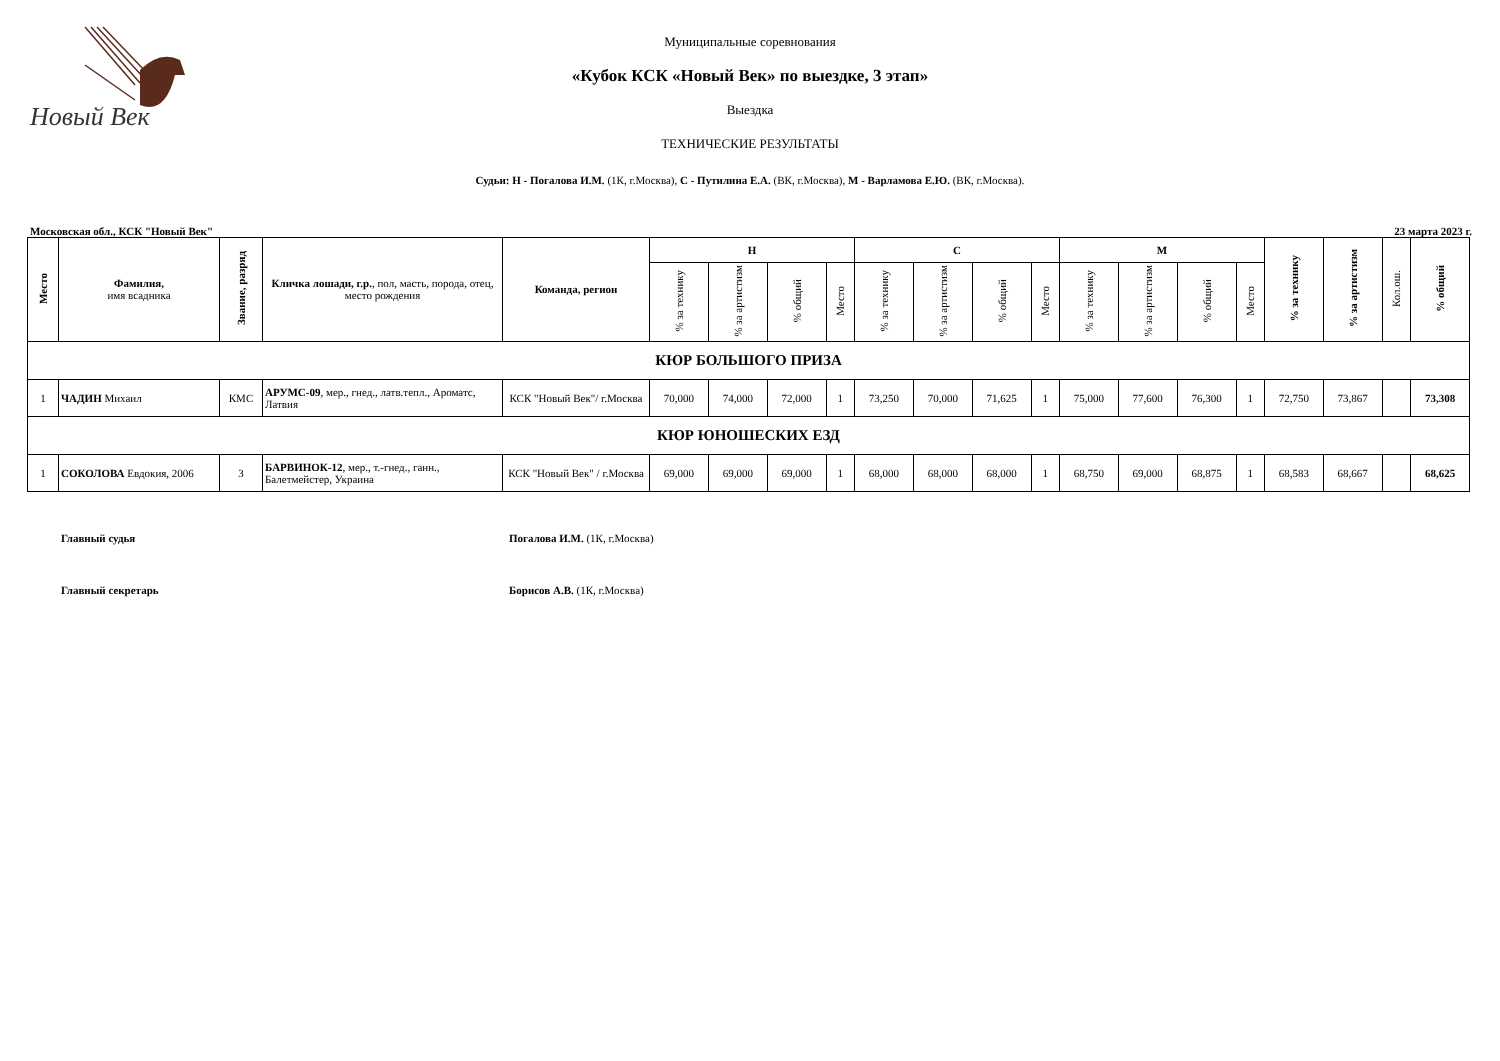Новый Век
Муниципальные соревнования
«Кубок КСК «Новый Век» по выездке, 3 этап»
Выездка
ТЕХНИЧЕСКИЕ РЕЗУЛЬТАТЫ
Судьи: Н - Погалова И.М. (1К, г.Москва), С - Путилина Е.А. (ВК, г.Москва), М - Варламова Е.Ю. (ВК, г.Москва).
Московская обл., КСК "Новый Век" 23 марта 2023 г.
| Место | Фамилия, имя всадника | Звание, разряд | Кличка лошади, г.р. , пол, масть, порода, отец, место рождения | Команда, регион | Н | | | | С | | | | М | | | | % за технику | % за артистизм | Кол.ош. | % общий |
| --- | --- | --- | --- | --- | --- | --- | --- | --- | --- | --- | --- | --- | --- | --- | --- | --- | --- | --- | --- | --- |
| | | | | | % за технику | % за артистизм | % общий | Место | % за технику | % за артистизм | % общий | Место | % за технику | % за артистизм | % общий | Место | | | | |
| КЮР БОЛЬШОГО ПРИЗА | | | | | | | | | | | | | | | | | | | | |
| 1 | ЧАДИН Михаил | КМС | АРУМС-09 , мер., гнед., латв.тепл., Ароматс, Латвия | КСК "Новый Век"/ г.Москва | 70,000 | 74,000 | 72,000 | 1 | 73,250 | 70,000 | 71,625 | 1 | 75,000 | 77,600 | 76,300 | 1 | 72,750 | 73,867 | | 73,308 |
| КЮР ЮНОШЕСКИХ ЕЗД | | | | | | | | | | | | | | | | | | | | |
| 1 | СОКОЛОВА Евдокия, 2006 | 3 | БАРВИНОК-12 , мер., т.-гнед., ганн., Балетмейстер, Украина | КСК "Новый Век" / г.Москва | 69,000 | 69,000 | 69,000 | 1 | 68,000 | 68,000 | 68,000 | 1 | 68,750 | 69,000 | 68,875 | 1 | 68,583 | 68,667 | | 68,625 |
Главный судья Погалова И.М. (1К, г.Москва)
Главный секретарь Борисов А.В. (1К, г.Москва)